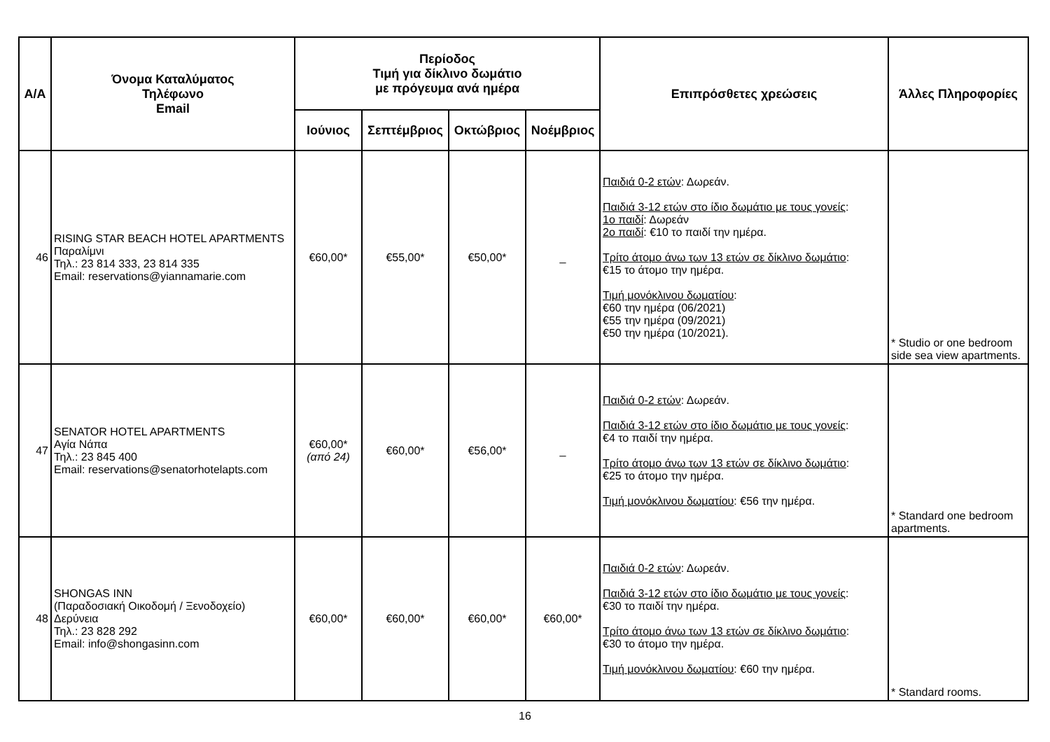| Α/Α | Όνομα Καταλύματος Τηλέφωνο Email | Περίοδος Τιμή για δίκλινο δωμάτιο με πρόγευμα ανά ημέρα | | | | Επιπρόσθετες χρεώσεις | Άλλες Πληροφορίες |
| --- | --- | --- | --- | --- | --- | --- | --- |
| | | Ιούνιος | Σεπτέμβριος | Οκτώβριος | Νοέμβριος | | |
| 46 | RISING STAR BEACH HOTEL APARTMENTS Παραλίμνι Τηλ.: 23 814 333, 23 814 335 Email: reservations@yiannamarie.com | €60,00* | €55,00* | €50,00* | _ | Παιδιά 0-2 ετών : Δωρεάν. Παιδιά 3-12 ετών στο ίδιο δωμάτιο με τους γονείς : 1ο παιδί : Δωρεάν 2ο παιδί : €10 το παιδί την ημέρα. Τρίτο άτομο άνω των 13 ετών σε δίκλινο δωμάτιο : €15 το άτομο την ημέρα. Τιμή μονόκλινου δωματίου : €60 την ημέρα (06/2021) €55 την ημέρα (09/2021) €50 την ημέρα (10/2021). | * Studio or one bedroom side sea view apartments. |
| 47 | SENATOR HOTEL APARTMENTS Αγία Νάπα Τηλ.: 23 845 400 Email: reservations@senatorhotelapts.com | €60,00* (από 24) | €60,00* | €56,00* | _ | Παιδιά 0-2 ετών : Δωρεάν. Παιδιά 3-12 ετών στο ίδιο δωμάτιο με τους γονείς : €4 το παιδί την ημέρα. Τρίτο άτομο άνω των 13 ετών σε δίκλινο δωμάτιο : €25 το άτομο την ημέρα. Τιμή μονόκλινου δωματίου : €56 την ημέρα. | * Standard one bedroom apartments. |
| 48 | SHONGAS INN (Παραδοσιακή Οικοδομή / Ξενοδοχείο) Δερύνεια Τηλ.: 23 828 292 Email: info@shongasinn.com | €60,00* | €60,00* | €60,00* | €60,00* | Παιδιά 0-2 ετών : Δωρεάν. Παιδιά 3-12 ετών στο ίδιο δωμάτιο με τους γονείς : €30 το παιδί την ημέρα. Τρίτο άτομο άνω των 13 ετών σε δίκλινο δωμάτιο : €30 το άτομο την ημέρα. Τιμή μονόκλινου δωματίου : €60 την ημέρα. | * Standard rooms. |
16